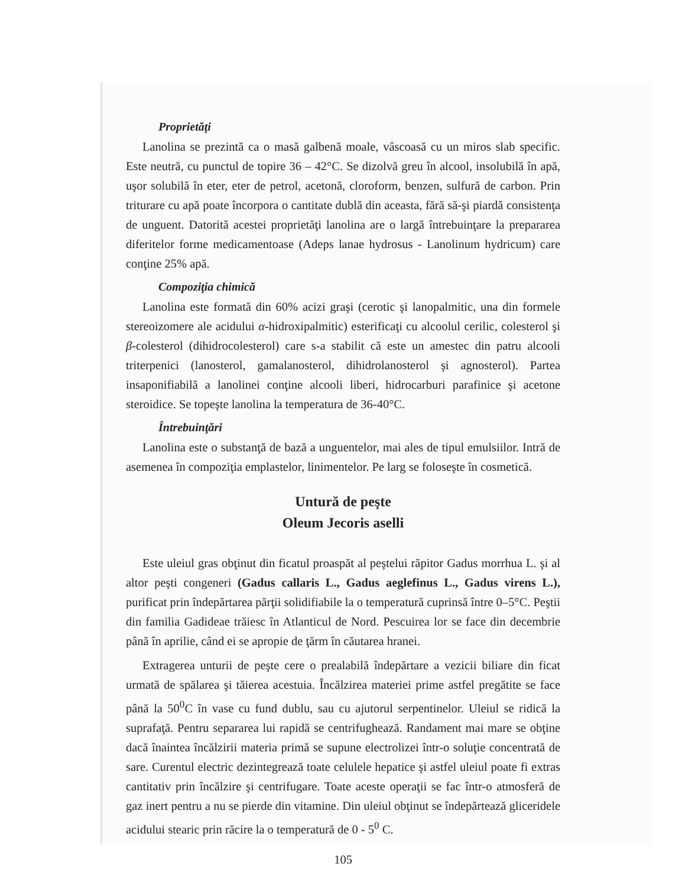Proprietăţi
Lanolina se prezintă ca o masă galbenă moale, vâscoasă cu un miros slab specific. Este neutră, cu punctul de topire 36 – 42°C. Se dizolvă greu în alcool, insolubilă în apă, uşor solubilă în eter, eter de petrol, acetonă, cloroform, benzen, sulfură de carbon. Prin triturare cu apă poate încorpora o cantitate dublă din aceasta, fără să-şi piardă consistenţa de unguent. Datorită acestei proprietăţi lanolina are o largă întrebuinţare la prepararea diferitelor forme medicamentoase (Adeps lanae hydrosus - Lanolinum hydricum) care conţine 25% apă.
Compoziţia chimică
Lanolina este formată din 60% acizi graşi (cerotic şi lanopalmitic, una din formele stereoizomere ale acidului α-hidroxipalmitic) esterificaţi cu alcoolul cerilic, colesterol şi β-colesterol (dihidrocolesterol) care s-a stabilit că este un amestec din patru alcooli triterpenici (lanosterol, gamalanosterol, dihidrolanosterol şi agnosterol). Partea insaponifiabilă a lanolinei conţine alcooli liberi, hidrocarburi parafinice şi acetone steroidice. Se topeşte lanolina la temperatura de 36-40°C.
Întrebuinţări
Lanolina este o substanţă de bază a unguentelor, mai ales de tipul emulsiilor. Intră de asemenea în compoziţia emplastelor, linimentelor. Pe larg se foloseşte în cosmetică.
Untură de peşte
Oleum Jecoris aselli
Este uleiul gras obţinut din ficatul proaspăt al peştelui răpitor Gadus morrhua L. şi al altor peşti congeneri (Gadus callaris L., Gadus aeglefinus L., Gadus virens L.), purificat prin îndepărtarea părţii solidifiabile la o temperatură cuprinsă între 0–5°C. Peştii din familia Gadideae trăiesc în Atlanticul de Nord. Pescuirea lor se face din decembrie până în aprilie, când ei se apropie de ţărm în căutarea hranei.
Extragerea unturii de peşte cere o prealabilă îndepărtare a vezicii biliare din ficat urmată de spălarea şi tăierea acestuia. Încălzirea materiei prime astfel pregătite se face până la 50<sup>0</sup>C în vase cu fund dublu, sau cu ajutorul serpentinelor. Uleiul se ridică la suprafaţă. Pentru separarea lui rapidă se centrifughează. Randament mai mare se obţine dacă înaintea încălzirii materia primă se supune electrolizei într-o soluţie concentrată de sare. Curentul electric dezintegrează toate celulele hepatice şi astfel uleiul poate fi extras cantitativ prin încălzire şi centrifugare. Toate aceste operaţii se fac într-o atmosferă de gaz inert pentru a nu se pierde din vitamine. Din uleiul obţinut se îndepărtează gliceridele acidului stearic prin răcire la o temperatură de 0 - 5<sup>0</sup> C.
105